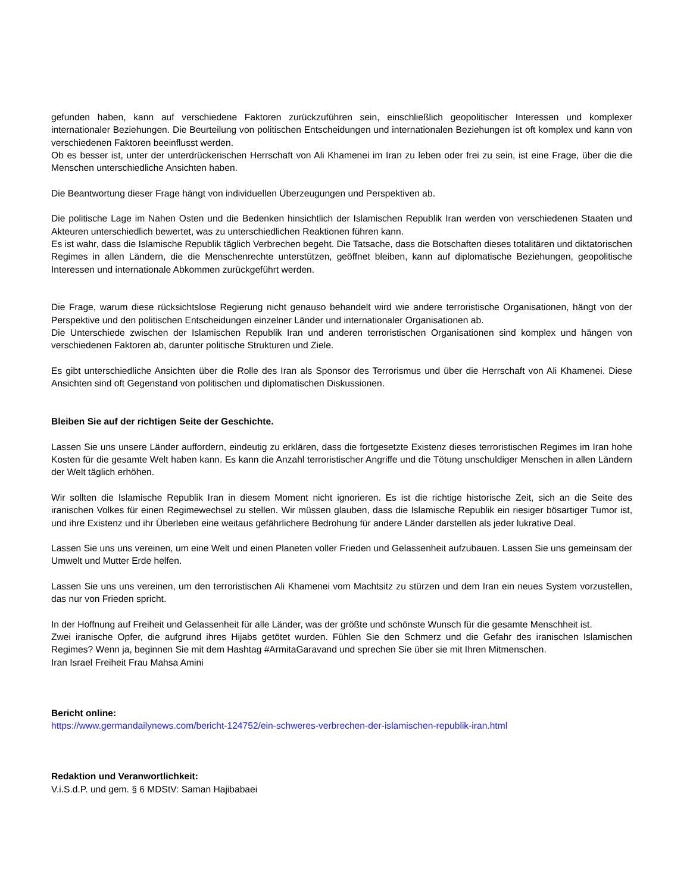gefunden haben, kann auf verschiedene Faktoren zurückzuführen sein, einschließlich geopolitischer Interessen und komplexer internationaler Beziehungen. Die Beurteilung von politischen Entscheidungen und internationalen Beziehungen ist oft komplex und kann von verschiedenen Faktoren beeinflusst werden.
Ob es besser ist, unter der unterdrückerischen Herrschaft von Ali Khamenei im Iran zu leben oder frei zu sein, ist eine Frage, über die die Menschen unterschiedliche Ansichten haben.
Die Beantwortung dieser Frage hängt von individuellen Überzeugungen und Perspektiven ab.
Die politische Lage im Nahen Osten und die Bedenken hinsichtlich der Islamischen Republik Iran werden von verschiedenen Staaten und Akteuren unterschiedlich bewertet, was zu unterschiedlichen Reaktionen führen kann.
Es ist wahr, dass die Islamische Republik täglich Verbrechen begeht. Die Tatsache, dass die Botschaften dieses totalitären und diktatorischen Regimes in allen Ländern, die die Menschenrechte unterstützen, geöffnet bleiben, kann auf diplomatische Beziehungen, geopolitische Interessen und internationale Abkommen zurückgeführt werden.
Die Frage, warum diese rücksichtslose Regierung nicht genauso behandelt wird wie andere terroristische Organisationen, hängt von der Perspektive und den politischen Entscheidungen einzelner Länder und internationaler Organisationen ab.
Die Unterschiede zwischen der Islamischen Republik Iran und anderen terroristischen Organisationen sind komplex und hängen von verschiedenen Faktoren ab, darunter politische Strukturen und Ziele.
Es gibt unterschiedliche Ansichten über die Rolle des Iran als Sponsor des Terrorismus und über die Herrschaft von Ali Khamenei. Diese Ansichten sind oft Gegenstand von politischen und diplomatischen Diskussionen.
Bleiben Sie auf der richtigen Seite der Geschichte.
Lassen Sie uns unsere Länder auffordern, eindeutig zu erklären, dass die fortgesetzte Existenz dieses terroristischen Regimes im Iran hohe Kosten für die gesamte Welt haben kann. Es kann die Anzahl terroristischer Angriffe und die Tötung unschuldiger Menschen in allen Ländern der Welt täglich erhöhen.
Wir sollten die Islamische Republik Iran in diesem Moment nicht ignorieren. Es ist die richtige historische Zeit, sich an die Seite des iranischen Volkes für einen Regimewechsel zu stellen. Wir müssen glauben, dass die Islamische Republik ein riesiger bösartiger Tumor ist, und ihre Existenz und ihr Überleben eine weitaus gefährlichere Bedrohung für andere Länder darstellen als jeder lukrative Deal.
Lassen Sie uns uns vereinen, um eine Welt und einen Planeten voller Frieden und Gelassenheit aufzubauen. Lassen Sie uns gemeinsam der Umwelt und Mutter Erde helfen.
Lassen Sie uns uns vereinen, um den terroristischen Ali Khamenei vom Machtsitz zu stürzen und dem Iran ein neues System vorzustellen, das nur von Frieden spricht.
In der Hoffnung auf Freiheit und Gelassenheit für alle Länder, was der größte und schönste Wunsch für die gesamte Menschheit ist.
Zwei iranische Opfer, die aufgrund ihres Hijabs getötet wurden. Fühlen Sie den Schmerz und die Gefahr des iranischen Islamischen Regimes? Wenn ja, beginnen Sie mit dem Hashtag #ArmitaGaravand und sprechen Sie über sie mit Ihren Mitmenschen.
Iran Israel Freiheit Frau Mahsa Amini
Bericht online:
https://www.germandailynews.com/bericht-124752/ein-schweres-verbrechen-der-islamischen-republik-iran.html
Redaktion und Veranwortlichkeit:
V.i.S.d.P. und gem. § 6 MDStV: Saman Hajibabaei